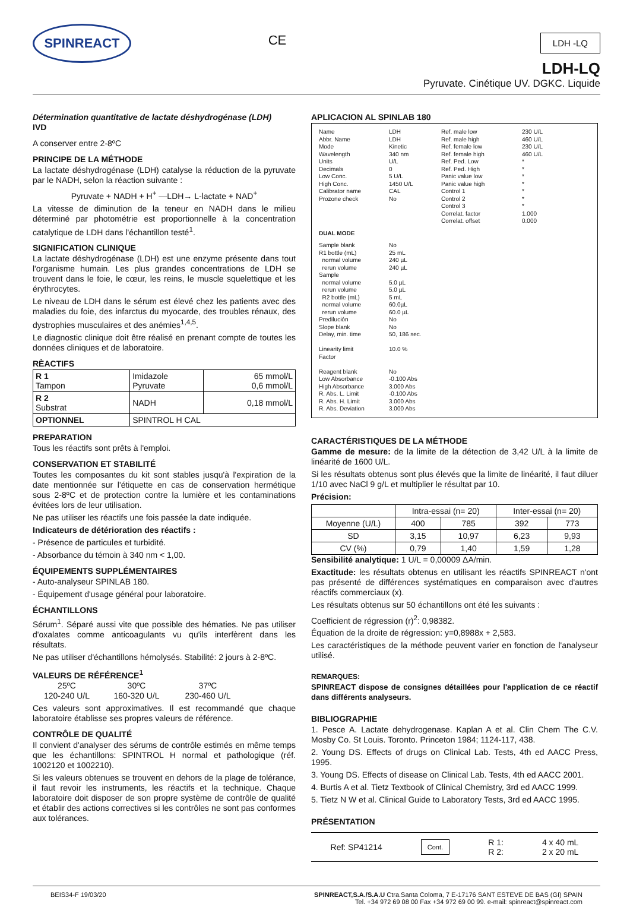SPINREACT
CE
LDH -LQ
LDH-LQ
Pyruvate. Cinétique UV. DGKC. Liquide
Détermination quantitative de lactate déshydrogénase (LDH)
IVD
A conserver entre 2-8ºC
PRINCIPE DE LA MÉTHODE
La lactate déshydrogénase (LDH) catalyse la réduction de la pyruvate par le NADH, selon la réaction suivante :
Pyruvate + NADH + H<sup>+</sup> —LDH→ L-lactate + NAD<sup>+</sup>
La vitesse de diminution de la teneur en NADH dans le milieu déterminé par photométrie est proportionnelle à la concentration catalytique de LDH dans l'échantillon testé<sup>1</sup>.
SIGNIFICATION CLINIQUE
La lactate déshydrogénase (LDH) est une enzyme présente dans tout l'organisme humain. Les plus grandes concentrations de LDH se trouvent dans le foie, le cœur, les reins, le muscle squelettique et les érythrocytes.
Le niveau de LDH dans le sérum est élevé chez les patients avec des maladies du foie, des infarctus du myocarde, des troubles rénaux, des dystrophies musculaires et des anémies<sup>1,4,5</sup>.
Le diagnostic clinique doit être réalisé en prenant compte de toutes les données cliniques et de laboratoire.
RÈACTIFS
| R 1 Tampon | Imidazole Pyruvate | 65 mmol/L 0,6 mmol/L |
| R 2 Substrat | NADH | 0,18 mmol/L |
| OPTIONNEL | SPINTROL H CAL | |
PREPARATION
Tous les réactifs sont prêts à l'emploi.
CONSERVATION ET STABILITÉ
Toutes les composantes du kit sont stables jusqu'à l'expiration de la date mentionnée sur l'étiquette en cas de conservation hermétique sous 2-8ºC et de protection contre la lumière et les contaminations évitées lors de leur utilisation.
Ne pas utiliser les réactifs une fois passée la date indiquée.
Indicateurs de détérioration des réactifs :
- Présence de particules et turbidité.
- Absorbance du témoin à 340 nm < 1,00.
ÉQUIPEMENTS SUPPLÉMENTAIRES
- Auto-analyseur SPINLAB 180.
- Équipement d'usage général pour laboratoire.
ÉCHANTILLONS
Sérum<sup>1</sup>. Séparé aussi vite que possible des hématies. Ne pas utiliser d'oxalates comme anticoagulants vu qu'ils interfèrent dans les résultats.
Ne pas utiliser d'échantillons hémolysés. Stabilité: 2 jours à 2-8ºC.
VALEURS DE RÉFÉRENCE<sup>1</sup>
25ºC 30ºC 37ºC 120-240 U/L 160-320 U/L 230-460 U/L
Ces valeurs sont approximatives. Il est recommandé que chaque laboratoire établisse ses propres valeurs de référence.
CONTRÔLE DE QUALITÉ
Il convient d'analyser des sérums de contrôle estimés en même temps que les échantillons: SPINTROL H normal et pathologique (réf. 1002120 et 1002210).
Si les valeurs obtenues se trouvent en dehors de la plage de tolérance, il faut revoir les instruments, les réactifs et la technique. Chaque laboratoire doit disposer de son propre système de contrôle de qualité et établir des actions correctives si les contrôles ne sont pas conformes aux tolérances.
APLICACION AL SPINLAB 180
Name
Abbr. Name
Mode
Wavelength
Units
Decimals
Low Conc.
High Conc.
Calibrator name
Prozone check
LDH
LDH
Kinetic
340 nm
U/L
0
5 U/L
1450 U/L
CAL
No
Ref. male low
Ref. male high
Ref. female low
Ref. female high
Ref. Ped. Low
Ref. Ped. High
Panic value low
Panic value high
Control 1
Control 2
Control 3
Correlat. factor
Correlat. offset
230 U/L
460 U/L
230 U/L
460 U/L
*
*
*
*
*
*
*
1.000
0.000
DUAL MODE
Sample blank
R1 bottle (mL)
normal volume
rerun volume
Sample
normal volume
rerun volume
R2 bottle (mL)
normal volume
rerun volume
Predilución
Slope blank
Delay, min. time
Linearity limit
Factor
Reagent blank
Low Absorbance
High Absorbance
R. Abs. L. Limit
R. Abs. H. Limit
R. Abs. Deviation
No
25 mL
240 µL
240 µL
5.0 µL
5.0 µL
5 mL
60.0µL
60.0 µL
No
No
50, 186 sec.
10.0 %
No
-0.100 Abs
3.000 Abs
-0.100 Abs
3.000 Abs
3.000 Abs
CARACTÉRISTIQUES DE LA MÉTHODE
Gamme de mesure: de la limite de la détection de 3,42 U/L à la limite de linéarité de 1600 U/L.
Si les résultats obtenus sont plus élevés que la limite de linéarité, il faut diluer 1/10 avec NaCl 9 g/L et multiplier le résultat par 10.
Précision:
| | Intra-essai (n= 20) | | Inter-essai (n= 20) | |
| --- | --- | --- | --- | --- |
| Moyenne (U/L) | 400 | 785 | 392 | 773 |
| SD | 3,15 | 10,97 | 6,23 | 9,93 |
| CV (%) | 0,79 | 1,40 | 1,59 | 1,28 |
Sensibilité analytique: 1 U/L = 0,00009 ΔA/min.
Exactitude: les résultats obtenus en utilisant les réactifs SPINREACT n'ont pas présenté de différences systématiques en comparaison avec d'autres réactifs commerciaux (x).
Les résultats obtenus sur 50 échantillons ont été les suivants :
Coefficient de régression (r)<sup>2</sup>: 0,98382.
Équation de la droite de régression: y=0,8988x + 2,583.
Les caractéristiques de la méthode peuvent varier en fonction de l'analyseur utilisé.
REMARQUES:
SPINREACT dispose de consignes détaillées pour l'application de ce réactif dans différents analyseurs.
BIBLIOGRAPHIE
1. Pesce A. Lactate dehydrogenase. Kaplan A et al. Clin Chem The C.V. Mosby Co. St Louis. Toronto. Princeton 1984; 1124-117, 438.
2. Young DS. Effects of drugs on Clinical Lab. Tests, 4th ed AACC Press, 1995.
3. Young DS. Effects of disease on Clinical Lab. Tests, 4th ed AACC 2001.
4. Burtis A et al. Tietz Textbook of Clinical Chemistry, 3rd ed AACC 1999.
5. Tietz N W et al. Clinical Guide to Laboratory Tests, 3rd ed AACC 1995.
PRÉSENTATION
Ref: SP41214 Cont. R 1:
R 2: 4 x 40 mL
2 x 20 mL
BEIS34-F 19/03/20 SPINREACT,S.A./S.A.U Ctra.Santa Coloma, 7 E-17176 SANT ESTEVE DE BAS (GI) SPAIN
Tel. +34 972 69 08 00 Fax +34 972 69 00 99. e-mail: spinreact@spinreact.com